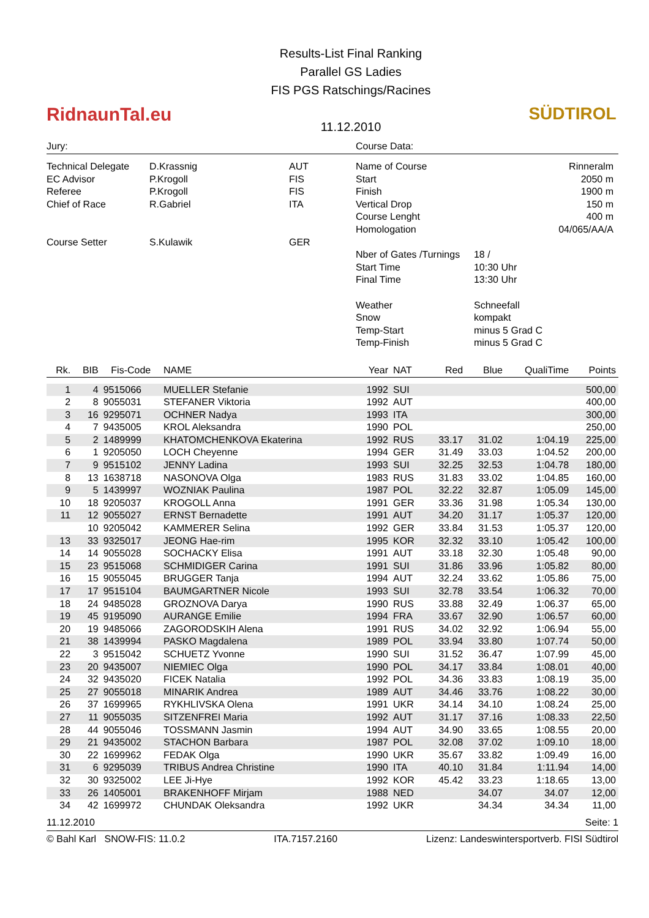RidnaunTal.eu
Results-List Final Ranking
Parallel GS Ladies
FIS PGS Ratschings/Racines
11.12.2010
SÜDTIROL
Jury: Course Data:
| Technical Delegate | D.Krassnig | AUT |
| EC Advisor | P.Krogoll | FIS |
| Referee | P.Krogoll | FIS |
| Chief of Race | R.Gabriel | ITA |
| Course Setter | S.Kulawik | GER |
| Name of Course | | Rinneralm |
| Start | | 2050 m |
| Finish | | 1900 m |
| Vertical Drop | | 150 m |
| Course Lenght | | 400 m |
| Homologation | | 04/065/AA/A |
| Nber of Gates /Turnings | 18 / | |
| Start Time | 10:30 Uhr | |
| Final Time | 13:30 Uhr | |
| Weather | Schneefall | |
| Snow | kompakt | |
| Temp-Start | minus 5 Grad C | |
| Temp-Finish | minus 5 Grad C | |
| Rk. | BIB | Fis-Code | NAME | Year | NAT | Red | Blue | QualiTime | Points |
| --- | --- | --- | --- | --- | --- | --- | --- | --- | --- |
| 1 | 4 | 9515066 | MUELLER Stefanie | 1992 | SUI | | | | 500,00 |
| 2 | 8 | 9055031 | STEFANER Viktoria | 1992 | AUT | | | | 400,00 |
| 3 | 16 | 9295071 | OCHNER Nadya | 1993 | ITA | | | | 300,00 |
| 4 | 7 | 9435005 | KROL Aleksandra | 1990 | POL | | | | 250,00 |
| 5 | 2 | 1489999 | KHATOMCHENKOVA Ekaterina | 1992 | RUS | 33.17 | 31.02 | 1:04.19 | 225,00 |
| 6 | 1 | 9205050 | LOCH Cheyenne | 1994 | GER | 31.49 | 33.03 | 1:04.52 | 200,00 |
| 7 | 9 | 9515102 | JENNY Ladina | 1993 | SUI | 32.25 | 32.53 | 1:04.78 | 180,00 |
| 8 | 13 | 1638718 | NASONOVA Olga | 1983 | RUS | 31.83 | 33.02 | 1:04.85 | 160,00 |
| 9 | 5 | 1439997 | WOZNIAK Paulina | 1987 | POL | 32.22 | 32.87 | 1:05.09 | 145,00 |
| 10 | 18 | 9205037 | KROGOLL Anna | 1991 | GER | 33.36 | 31.98 | 1:05.34 | 130,00 |
| 11 | 12 | 9055027 | ERNST Bernadette | 1991 | AUT | 34.20 | 31.17 | 1:05.37 | 120,00 |
| | 10 | 9205042 | KAMMERER Selina | 1992 | GER | 33.84 | 31.53 | 1:05.37 | 120,00 |
| 13 | 33 | 9325017 | JEONG Hae-rim | 1995 | KOR | 32.32 | 33.10 | 1:05.42 | 100,00 |
| 14 | 14 | 9055028 | SOCHACKY Elisa | 1991 | AUT | 33.18 | 32.30 | 1:05.48 | 90,00 |
| 15 | 23 | 9515068 | SCHMIDIGER Carina | 1991 | SUI | 31.86 | 33.96 | 1:05.82 | 80,00 |
| 16 | 15 | 9055045 | BRUGGER Tanja | 1994 | AUT | 32.24 | 33.62 | 1:05.86 | 75,00 |
| 17 | 17 | 9515104 | BAUMGARTNER Nicole | 1993 | SUI | 32.78 | 33.54 | 1:06.32 | 70,00 |
| 18 | 24 | 9485028 | GROZNOVA Darya | 1990 | RUS | 33.88 | 32.49 | 1:06.37 | 65,00 |
| 19 | 45 | 9195090 | AURANGE Emilie | 1994 | FRA | 33.67 | 32.90 | 1:06.57 | 60,00 |
| 20 | 19 | 9485066 | ZAGORODSKIH Alena | 1991 | RUS | 34.02 | 32.92 | 1:06.94 | 55,00 |
| 21 | 38 | 1439994 | PASKO Magdalena | 1989 | POL | 33.94 | 33.80 | 1:07.74 | 50,00 |
| 22 | 3 | 9515042 | SCHUETZ Yvonne | 1990 | SUI | 31.52 | 36.47 | 1:07.99 | 45,00 |
| 23 | 20 | 9435007 | NIEMIEC Olga | 1990 | POL | 34.17 | 33.84 | 1:08.01 | 40,00 |
| 24 | 32 | 9435020 | FICEK Natalia | 1992 | POL | 34.36 | 33.83 | 1:08.19 | 35,00 |
| 25 | 27 | 9055018 | MINARIK Andrea | 1989 | AUT | 34.46 | 33.76 | 1:08.22 | 30,00 |
| 26 | 37 | 1699965 | RYKHLIVSKA Olena | 1991 | UKR | 34.14 | 34.10 | 1:08.24 | 25,00 |
| 27 | 11 | 9055035 | SITZENFREI Maria | 1992 | AUT | 31.17 | 37.16 | 1:08.33 | 22,50 |
| 28 | 44 | 9055046 | TOSSMANN Jasmin | 1994 | AUT | 34.90 | 33.65 | 1:08.55 | 20,00 |
| 29 | 21 | 9435002 | STACHON Barbara | 1987 | POL | 32.08 | 37.02 | 1:09.10 | 18,00 |
| 30 | 22 | 1699962 | FEDAK Olga | 1990 | UKR | 35.67 | 33.82 | 1:09.49 | 16,00 |
| 31 | 6 | 9295039 | TRIBUS Andrea Christine | 1990 | ITA | 40.10 | 31.84 | 1:11.94 | 14,00 |
| 32 | 30 | 9325002 | LEE Ji-Hye | 1992 | KOR | 45.42 | 33.23 | 1:18.65 | 13,00 |
| 33 | 26 | 1405001 | BRAKENHOFF Mirjam | 1988 | NED | | 34.07 | 34.07 | 12,00 |
| 34 | 42 | 1699972 | CHUNDAK Oleksandra | 1992 | UKR | | 34.34 | 34.34 | 11,00 |
11.12.2010 Seite: 1
© Bahl Karl SNOW-FIS: 11.0.2 ITA.7157.2160 Lizenz: Landeswintersportverb. FISI Südtirol